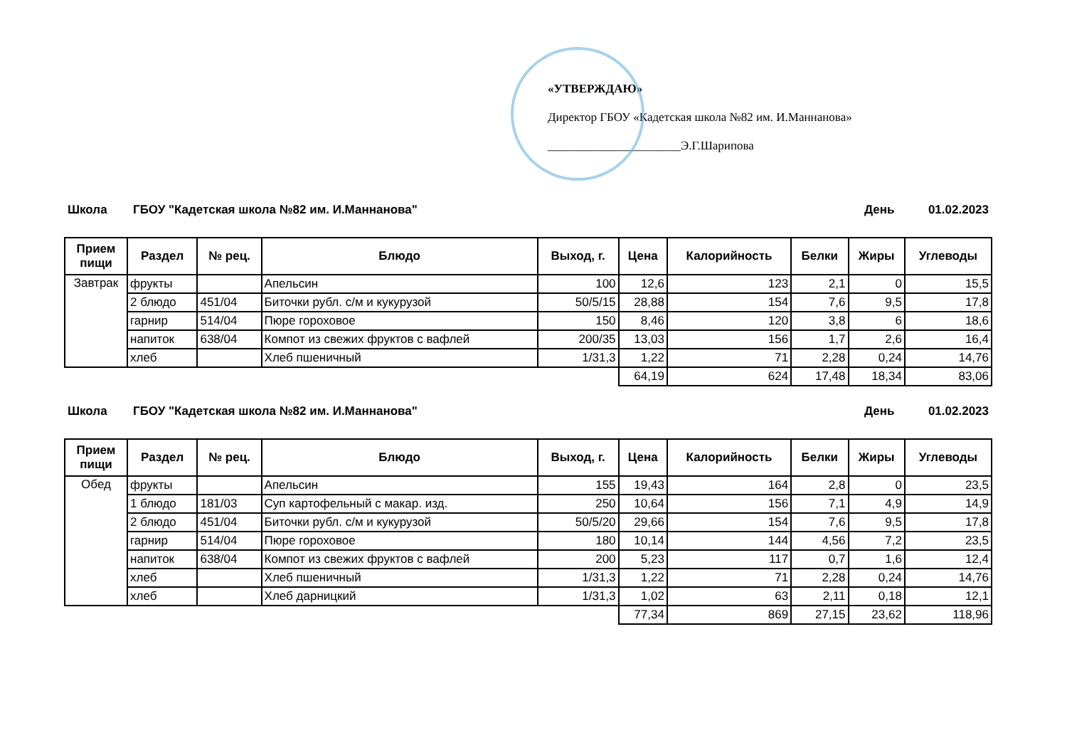«УТВЕРЖДАЮ»
Директор ГБОУ «Кадетская школа №82 им. И.Маннанова»
______________________Э.Г.Шарипова
Школа ГБОУ "Кадетская школа №82 им. И.Маннанова" День 01.02.2023
| Прием пищи | Раздел | № рец. | Блюдо | Выход, г. | Цена | Калорийность | Белки | Жиры | Углеводы |
| --- | --- | --- | --- | --- | --- | --- | --- | --- | --- |
| Завтрак | фрукты | | Апельсин | 100 | 12,6 | 123 | 2,1 | 0 | 15,5 |
| | 2 блюдо | 451/04 | Биточки рубл. с/м и кукурузой | 50/5/15 | 28,88 | 154 | 7,6 | 9,5 | 17,8 |
| | гарнир | 514/04 | Пюре гороховое | 150 | 8,46 | 120 | 3,8 | 6 | 18,6 |
| | напиток | 638/04 | Компот из свежих фруктов с вафлей | 200/35 | 13,03 | 156 | 1,7 | 2,6 | 16,4 |
| | хлеб | | Хлеб пшеничный | 1/31,3 | 1,22 | 71 | 2,28 | 0,24 | 14,76 |
| | | | | | 64,19 | 624 | 17,48 | 18,34 | 83,06 |
Школа ГБОУ "Кадетская школа №82 им. И.Маннанова" День 01.02.2023
| Прием пищи | Раздел | № рец. | Блюдо | Выход, г. | Цена | Калорийность | Белки | Жиры | Углеводы |
| --- | --- | --- | --- | --- | --- | --- | --- | --- | --- |
| Обед | фрукты | | Апельсин | 155 | 19,43 | 164 | 2,8 | 0 | 23,5 |
| | 1 блюдо | 181/03 | Суп картофельный с макар. изд. | 250 | 10,64 | 156 | 7,1 | 4,9 | 14,9 |
| | 2 блюдо | 451/04 | Биточки рубл. с/м и кукурузой | 50/5/20 | 29,66 | 154 | 7,6 | 9,5 | 17,8 |
| | гарнир | 514/04 | Пюре гороховое | 180 | 10,14 | 144 | 4,56 | 7,2 | 23,5 |
| | напиток | 638/04 | Компот из свежих фруктов с вафлей | 200 | 5,23 | 117 | 0,7 | 1,6 | 12,4 |
| | хлеб | | Хлеб пшеничный | 1/31,3 | 1,22 | 71 | 2,28 | 0,24 | 14,76 |
| | хлеб | | Хлеб дарницкий | 1/31,3 | 1,02 | 63 | 2,11 | 0,18 | 12,1 |
| | | | | | 77,34 | 869 | 27,15 | 23,62 | 118,96 |